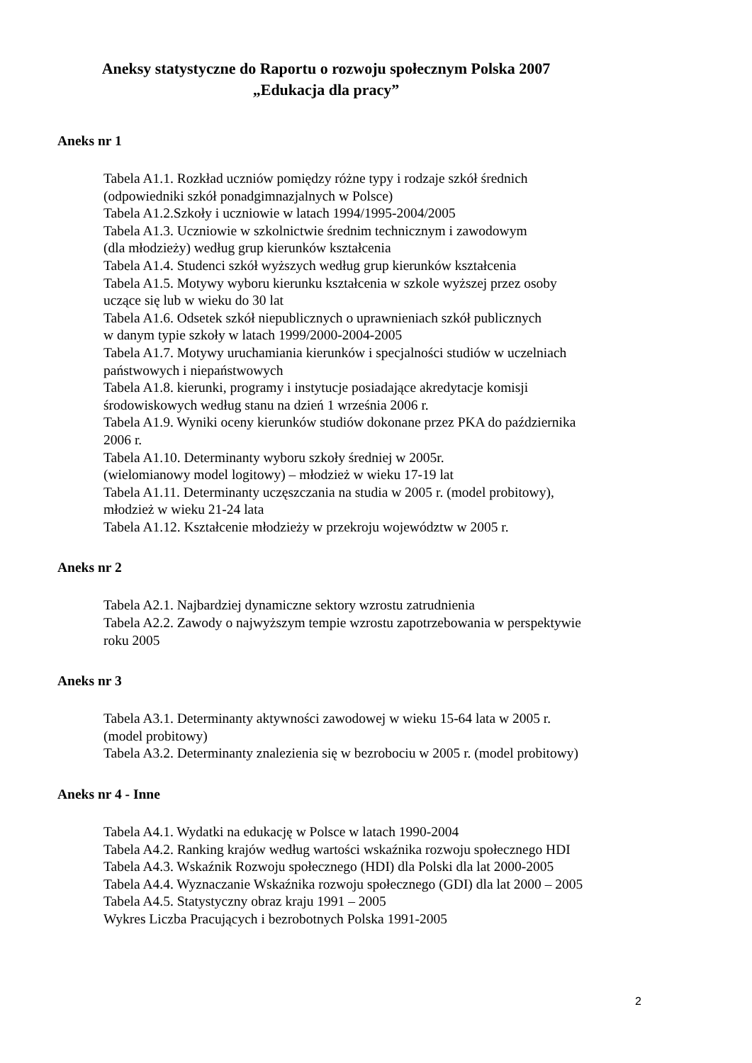Aneksy statystyczne do Raportu o rozwoju społecznym Polska 2007
„Edukacja dla pracy”
Aneks nr 1
Tabela A1.1. Rozkład uczniów pomiędzy różne typy i rodzaje szkół średnich
(odpowiedniki szkół ponadgimnazjalnych w Polsce)
Tabela A1.2.Szkoły i uczniowie w latach 1994/1995-2004/2005
Tabela A1.3. Uczniowie w szkolnictwie średnim technicznym i zawodowym
(dla młodzieży) według grup kierunków kształcenia
Tabela A1.4. Studenci szkół wyższych według grup kierunków kształcenia
Tabela A1.5. Motywy wyboru kierunku kształcenia w szkole wyższej przez osoby
uczące się lub w wieku do 30 lat
Tabela A1.6. Odsetek szkół niepublicznych o uprawnieniach szkół publicznych
w danym typie szkoły w latach 1999/2000-2004-2005
Tabela A1.7. Motywy uruchamiania kierunków i specjalności studiów w uczelniach
państwowych i niepaństwowych
Tabela A1.8. kierunki, programy i instytucje posiadające akredytacje komisji
środowiskowych według stanu na dzień 1 września 2006 r.
Tabela A1.9. Wyniki oceny kierunków studiów dokonane przez PKA do października
2006 r.
Tabela A1.10. Determinanty wyboru szkoły średniej w 2005r.
(wielomianowy model logitowy) – młodzież w wieku 17-19 lat
Tabela A1.11. Determinanty uczęszczania na studia w 2005 r. (model probitowy),
młodzież w wieku 21-24 lata
Tabela A1.12. Kształcenie młodzieży w przekroju województw w 2005 r.
Aneks nr 2
Tabela A2.1. Najbardziej dynamiczne sektory wzrostu zatrudnienia
Tabela A2.2. Zawody o najwyższym tempie wzrostu zapotrzebowania w perspektywie
roku 2005
Aneks nr 3
Tabela A3.1. Determinanty aktywności zawodowej w wieku 15-64 lata w 2005 r.
(model probitowy)
Tabela A3.2. Determinanty znalezienia się w bezrobociu w 2005 r. (model probitowy)
Aneks nr 4 - Inne
Tabela A4.1. Wydatki na edukację w Polsce w latach 1990-2004
Tabela A4.2. Ranking krajów według wartości wskaźnika rozwoju społecznego HDI
Tabela A4.3. Wskaźnik Rozwoju społecznego (HDI) dla Polski dla lat 2000-2005
Tabela A4.4. Wyznaczanie Wskaźnika rozwoju społecznego (GDI) dla lat 2000 – 2005
Tabela A4.5. Statystyczny obraz kraju 1991 – 2005
Wykres Liczba Pracujących i bezrobotnych Polska 1991-2005
2